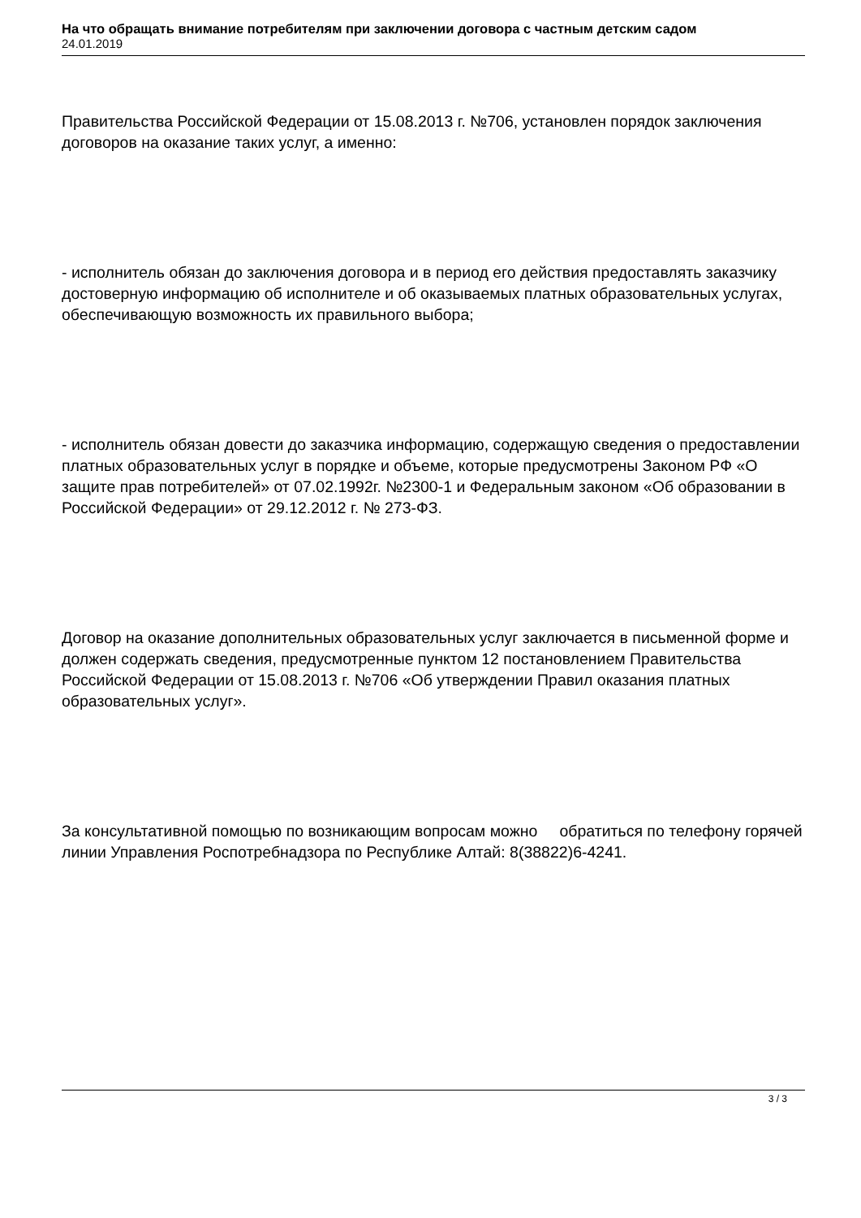На что обращать внимание потребителям при заключении договора с частным детским садом
24.01.2019
Правительства Российской Федерации от 15.08.2013 г. №706, установлен порядок заключения договоров на оказание таких услуг, а именно:
- исполнитель обязан до заключения договора и в период его действия предоставлять заказчику достоверную информацию об исполнителе и об оказываемых платных образовательных услугах, обеспечивающую возможность их правильного выбора;
- исполнитель обязан довести до заказчика информацию, содержащую сведения о предоставлении платных образовательных услуг в порядке и объеме, которые предусмотрены Законом РФ «О защите прав потребителей» от 07.02.1992г. №2300-1 и Федеральным законом «Об образовании в Российской Федерации» от 29.12.2012 г. № 273-ФЗ.
Договор на оказание дополнительных образовательных услуг заключается в письменной форме и должен содержать сведения, предусмотренные пунктом 12 постановлением Правительства Российской Федерации от 15.08.2013 г. №706 «Об утверждении Правил оказания платных образовательных услуг».
За консультативной помощью по возникающим вопросам можно обратиться по телефону горячей линии Управления Роспотребнадзора по Республике Алтай: 8(38822)6-4241.
3 / 3